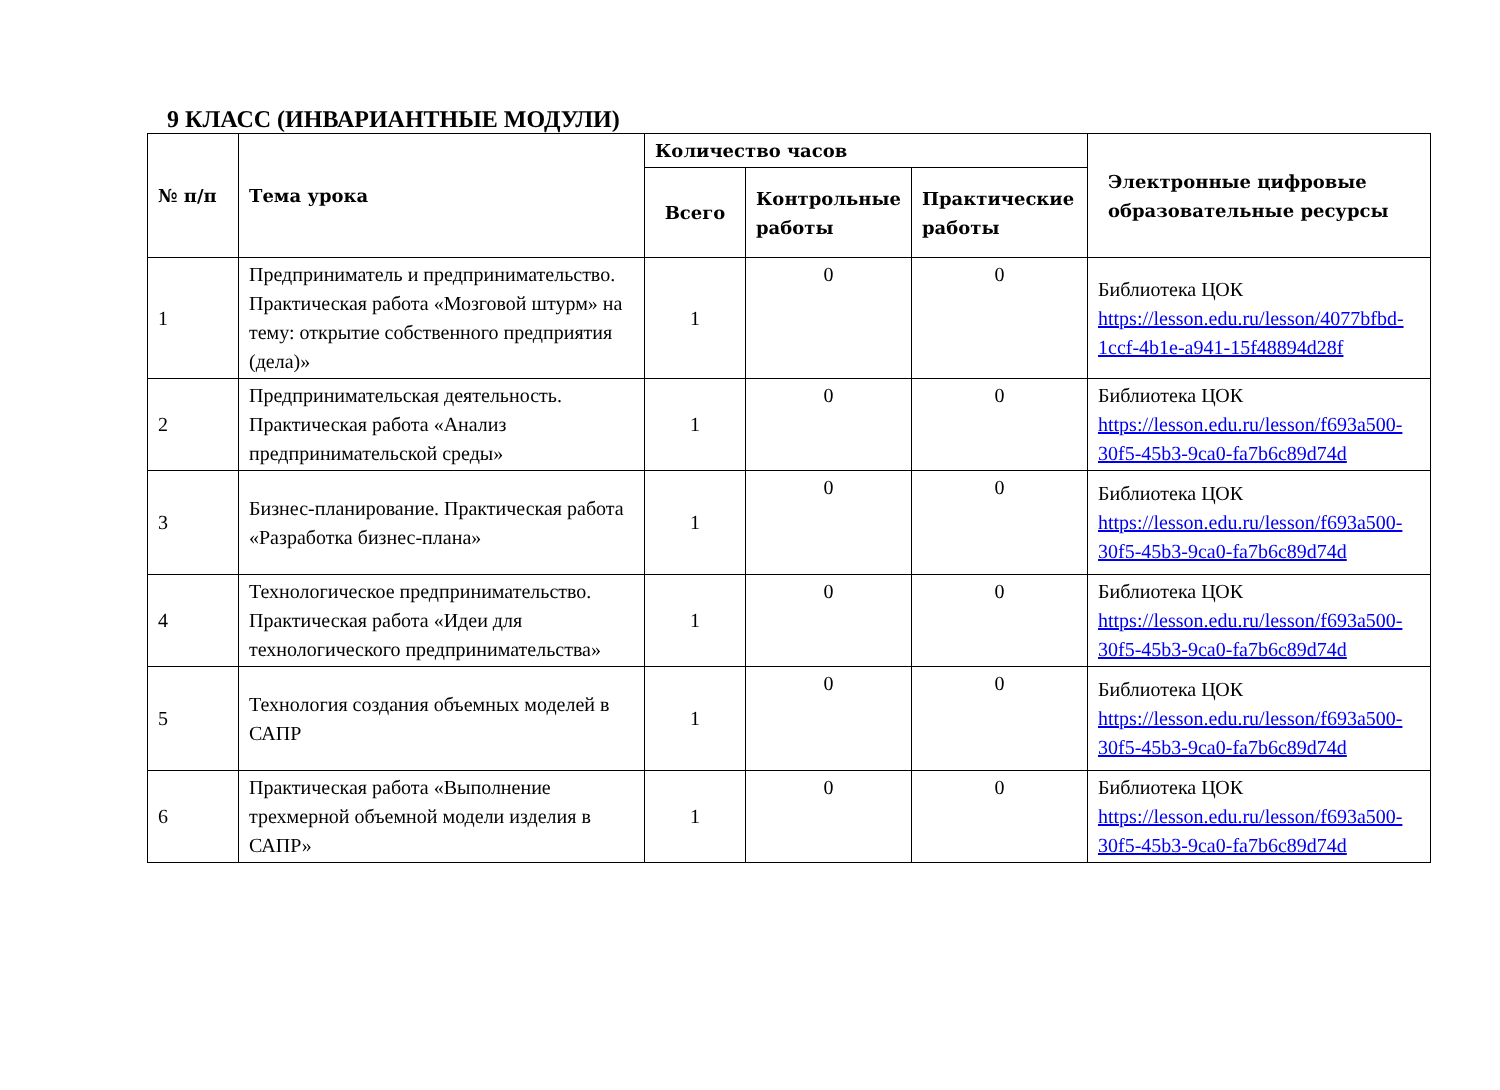9 КЛАСС (ИНВАРИАНТНЫЕ МОДУЛИ)
| № п/п | Тема урока | Количество часов | | | Электронные цифровые образовательные ресурсы |
| --- | --- | --- | --- | --- | --- |
| | | Всего | Контрольные работы | Практические работы | |
| 1 | Предприниматель и предпринимательство. Практическая работа «Мозговой штурм» на тему: открытие собственного предприятия (дела)» | 1 | 0 | 0 | Библиотека ЦОК https://lesson.edu.ru/lesson/4077bfbd-1ccf-4b1e-a941-15f48894d28f |
| 2 | Предпринимательская деятельность. Практическая работа «Анализ предпринимательской среды» | 1 | 0 | 0 | Библиотека ЦОК https://lesson.edu.ru/lesson/f693a500-30f5-45b3-9ca0-fa7b6c89d74d |
| 3 | Бизнес-планирование. Практическая работа «Разработка бизнес-плана» | 1 | 0 | 0 | Библиотека ЦОК https://lesson.edu.ru/lesson/f693a500-30f5-45b3-9ca0-fa7b6c89d74d |
| 4 | Технологическое предпринимательство. Практическая работа «Идеи для технологического предпринимательства» | 1 | 0 | 0 | Библиотека ЦОК https://lesson.edu.ru/lesson/f693a500-30f5-45b3-9ca0-fa7b6c89d74d |
| 5 | Технология создания объемных моделей в САПР | 1 | 0 | 0 | Библиотека ЦОК https://lesson.edu.ru/lesson/f693a500-30f5-45b3-9ca0-fa7b6c89d74d |
| 6 | Практическая работа «Выполнение трехмерной объемной модели изделия в САПР» | 1 | 0 | 0 | Библиотека ЦОК https://lesson.edu.ru/lesson/f693a500-30f5-45b3-9ca0-fa7b6c89d74d |